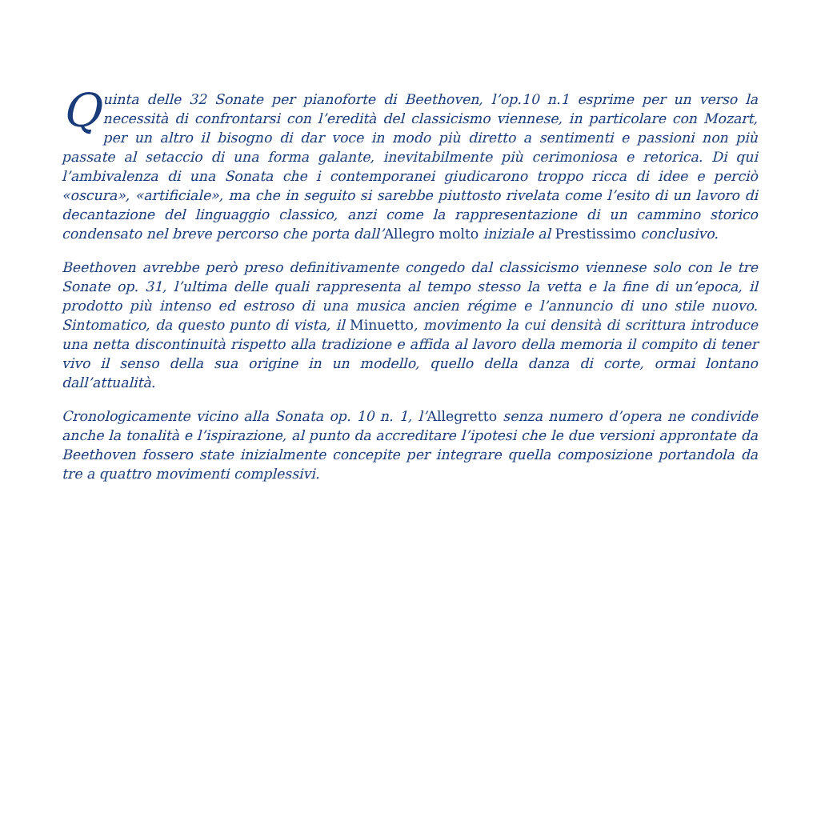Quinta delle 32 Sonate per pianoforte di Beethoven, l’op.10 n.1 esprime per un verso la necessità di confrontarsi con l’eredità del classicismo viennese, in particolare con Mozart, per un altro il bisogno di dar voce in modo più diretto a sentimenti e passioni non più passate al setaccio di una forma galante, inevitabilmente più cerimoniosa e retorica. Di qui l’ambivalenza di una Sonata che i contemporanei giudicarono troppo ricca di idee e perciò «oscura», «artificiale», ma che in seguito si sarebbe piuttosto rivelata come l’esito di un lavoro di decantazione del linguaggio classico, anzi come la rappresentazione di un cammino storico condensato nel breve percorso che porta dall’Allegro molto iniziale al Prestissimo conclusivo.
Beethoven avrebbe però preso definitivamente congedo dal classicismo viennese solo con le tre Sonate op. 31, l’ultima delle quali rappresenta al tempo stesso la vetta e la fine di un’epoca, il prodotto più intenso ed estroso di una musica ancien régime e l’annuncio di uno stile nuovo. Sintomatico, da questo punto di vista, il Minuetto, movimento la cui densità di scrittura introduce una netta discontinuità rispetto alla tradizione e affida al lavoro della memoria il compito di tener vivo il senso della sua origine in un modello, quello della danza di corte, ormai lontano dall’attualità.
Cronologicamente vicino alla Sonata op. 10 n. 1, l’Allegretto senza numero d’opera ne condivide anche la tonalità e l’ispirazione, al punto da accreditare l’ipotesi che le due versioni approntate da Beethoven fossero state inizialmente concepite per integrare quella composizione portandola da tre a quattro movimenti complessivi.